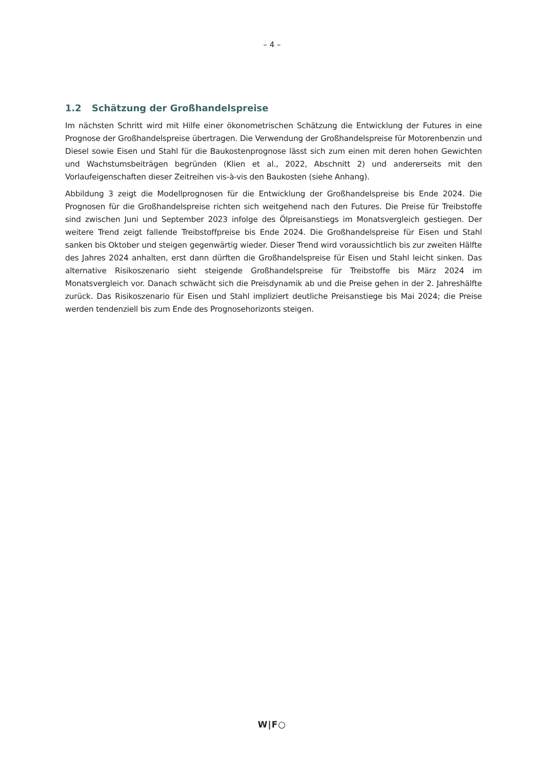– 4 –
1.2 Schätzung der Großhandelspreise
Im nächsten Schritt wird mit Hilfe einer ökonometrischen Schätzung die Entwicklung der Futures in eine Prognose der Großhandelspreise übertragen. Die Verwendung der Großhandelspreise für Motorenbenzin und Diesel sowie Eisen und Stahl für die Baukostenprognose lässt sich zum einen mit deren hohen Gewichten und Wachstumsbeiträgen begründen (Klien et al., 2022, Abschnitt 2) und andererseits mit den Vorlaufeigenschaften dieser Zeitreihen vis-à-vis den Baukosten (siehe Anhang).
Abbildung 3 zeigt die Modellprognosen für die Entwicklung der Großhandelspreise bis Ende 2024. Die Prognosen für die Großhandelspreise richten sich weitgehend nach den Futures. Die Preise für Treibstoffe sind zwischen Juni und September 2023 infolge des Ölpreisanstiegs im Monatsvergleich gestiegen. Der weitere Trend zeigt fallende Treibstoffpreise bis Ende 2024. Die Großhandelspreise für Eisen und Stahl sanken bis Oktober und steigen gegenwärtig wieder. Dieser Trend wird voraussichtlich bis zur zweiten Hälfte des Jahres 2024 anhalten, erst dann dürften die Großhandelspreise für Eisen und Stahl leicht sinken. Das alternative Risikoszenario sieht steigende Großhandelspreise für Treibstoffe bis März 2024 im Monatsvergleich vor. Danach schwächt sich die Preisdynamik ab und die Preise gehen in der 2. Jahreshälfte zurück. Das Risikoszenario für Eisen und Stahl impliziert deutliche Preisanstiege bis Mai 2024; die Preise werden tendenziell bis zum Ende des Prognosehorizonts steigen.
W|F○